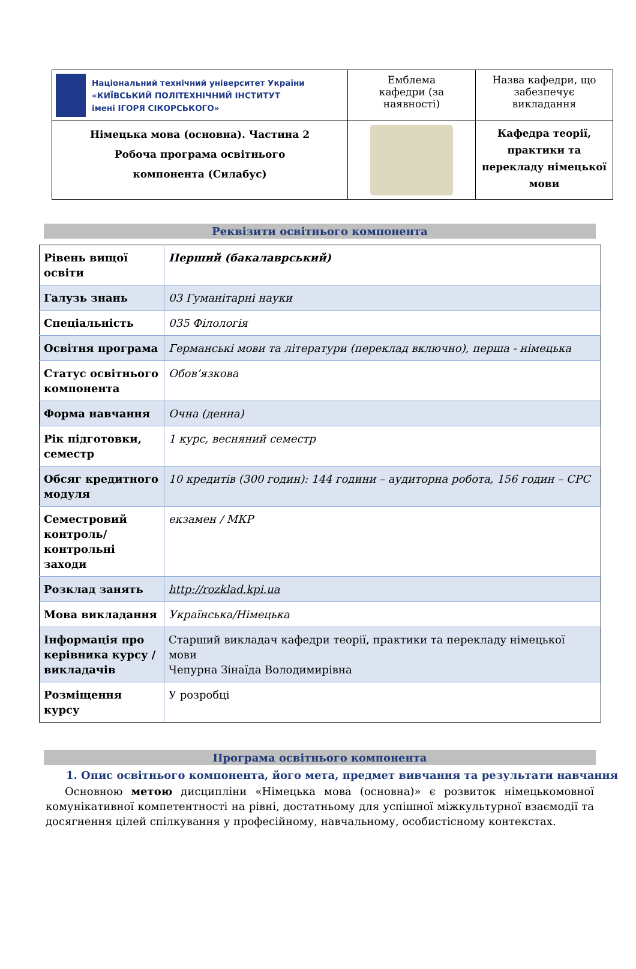| Національний технічний університет України «КИЇВСЬКИЙ ПОЛІТЕХНІЧНИЙ ІНСТИТУТ імені ІГОРЯ СІКОРСЬКОГО» | Емблема кафедри (за наявності) | Назва кафедри, що забезпечує викладання |
| Німецька мова (основна). Частина 2 Робоча програма освітнього компонента (Силабус) | | Кафедра теорії, практики та перекладу німецької мови |
Реквізити освітнього компонента
| Рівень вищої освіти | Перший (бакалаврський) |
| Галузь знань | 03 Гуманітарні науки |
| Спеціальність | 035 Філологія |
| Освітня програма | Германські мови та літератури (переклад включно), перша - німецька |
| Статус освітнього компонента | Обов’язкова |
| Форма навчання | Очна (денна) |
| Рік підготовки, семестр | 1 курс, весняний семестр |
| Обсяг кредитного модуля | 10 кредитів (300 годин): 144 години – аудиторна робота, 156 годин – СРС |
| Семестровий контроль/ контрольні заходи | екзамен / МКР |
| Розклад занять | http://rozklad.kpi.ua |
| Мова викладання | Українська/Німецька |
| Інформація про керівника курсу / викладачів | Старший викладач кафедри теорії, практики та перекладу німецької мови Чепурна Зінаїда Володимирівна |
| Розміщення курсу | У розробці |
Програма освітнього компонента
1. Опис освітнього компонента, його мета, предмет вивчання та результати навчання
Основною метою дисципліни «Німецька мова (основна)» є розвиток німецькомовної комунікативної компетентності на рівні, достатньому для успішної міжкультурної взаємодії та досягнення цілей спілкування у професійному, навчальному, особистісному контекстах.